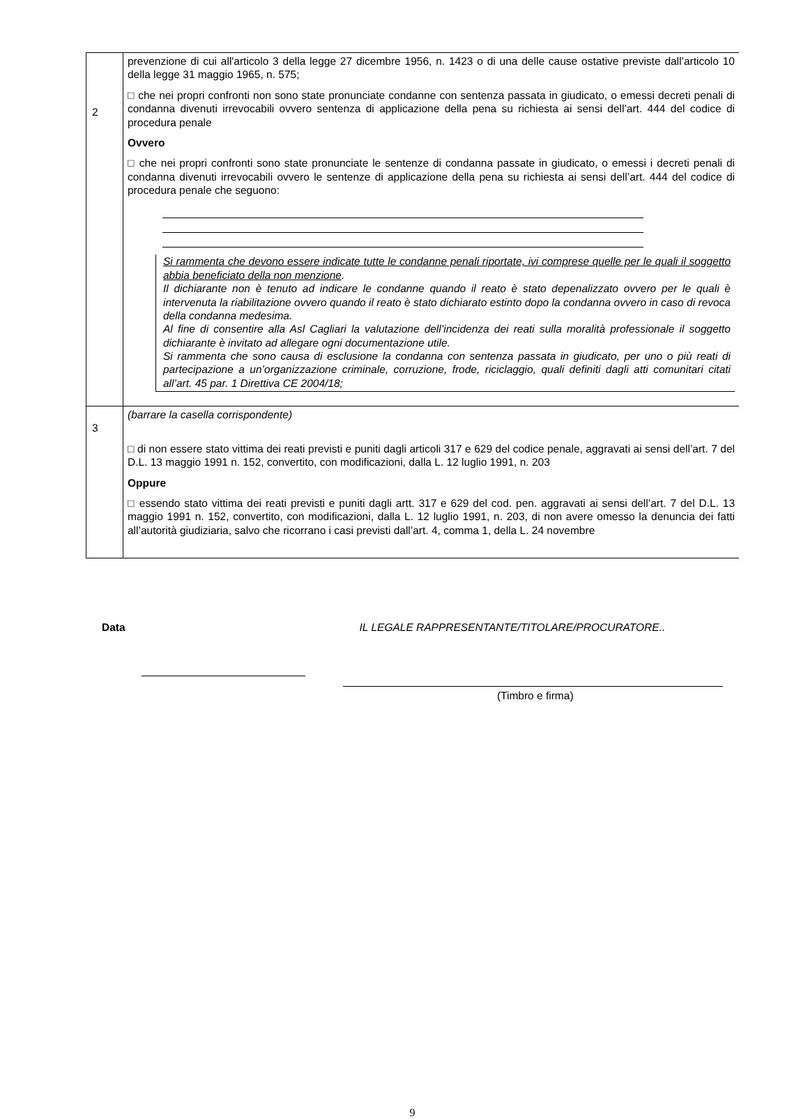| 2 | prevenzione di cui all'articolo 3 della legge 27 dicembre 1956, n. 1423 o di una delle cause ostative previste dall’articolo 10 della legge 31 maggio 1965, n. 575; □ che nei propri confronti non sono state pronunciate condanne con sentenza passata in giudicato, o emessi decreti penali di condanna divenuti irrevocabili ovvero sentenza di applicazione della pena su richiesta ai sensi dell’art. 444 del codice di procedura penale Ovvero □ che nei propri confronti sono state pronunciate le sentenze di condanna passate in giudicato, o emessi i decreti penali di condanna divenuti irrevocabili ovvero le sentenze di applicazione della pena su richiesta ai sensi dell’art. 444 del codice di procedura penale che seguono: Si rammenta che devono essere indicate tutte le condanne penali riportate, ivi comprese quelle per le quali il soggetto abbia beneficiato della non menzione . Il dichiarante non è tenuto ad indicare le condanne quando il reato è stato depenalizzato ovvero per le quali è intervenuta la riabilitazione ovvero quando il reato è stato dichiarato estinto dopo la condanna ovvero in caso di revoca della condanna medesima. Al fine di consentire alla Asl Cagliari la valutazione dell’incidenza dei reati sulla moralità professionale il soggetto dichiarante è invitato ad allegare ogni documentazione utile. Si rammenta che sono causa di esclusione la condanna con sentenza passata in giudicato, per uno o più reati di partecipazione a un’organizzazione criminale, corruzione, frode, riciclaggio, quali definiti dagli atti comunitari citati all’art. 45 par. 1 Direttiva CE 2004/18; |
| 3 | (barrare la casella corrispondente) □ di non essere stato vittima dei reati previsti e puniti dagli articoli 317 e 629 del codice penale, aggravati ai sensi dell’art. 7 del D.L. 13 maggio 1991 n. 152, convertito, con modificazioni, dalla L. 12 luglio 1991, n. 203 Oppure □ essendo stato vittima dei reati previsti e puniti dagli artt. 317 e 629 del cod. pen. aggravati ai sensi dell’art. 7 del D.L. 13 maggio 1991 n. 152, convertito, con modificazioni, dalla L. 12 luglio 1991, n. 203, di non avere omesso la denuncia dei fatti all’autorità giudiziaria, salvo che ricorrano i casi previsti dall’art. 4, comma 1, della L. 24 novembre |
Data IL LEGALE RAPPRESENTANTE/TITOLARE/PROCURATORE..
(Timbro e firma)
9